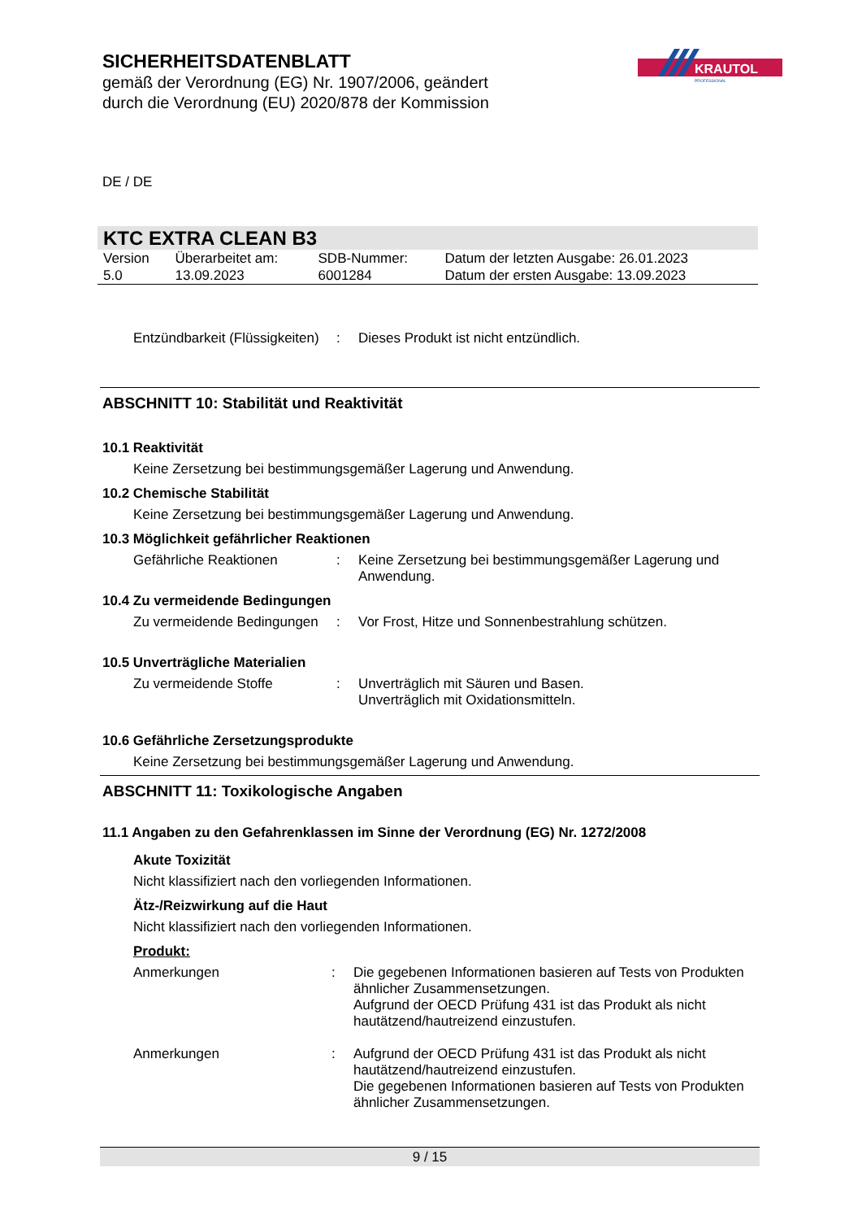SICHERHEITSDATENBLATT
gemäß der Verordnung (EG) Nr. 1907/2006, geändert
durch die Verordnung (EU) 2020/878 der Kommission
KRAUTOL
PROFESSIONAL
DE / DE
KTC EXTRA CLEAN B3
| Version 5.0 | Überarbeitet am: 13.09.2023 | SDB-Nummer: 6001284 | Datum der letzten Ausgabe: 26.01.2023 Datum der ersten Ausgabe: 13.09.2023 |
Entzündbarkeit (Flüssigkeiten): Dieses Produkt ist nicht entzündlich.
ABSCHNITT 10: Stabilität und Reaktivität
10.1 Reaktivität
Keine Zersetzung bei bestimmungsgemäßer Lagerung und Anwendung.
10.2 Chemische Stabilität
Keine Zersetzung bei bestimmungsgemäßer Lagerung und Anwendung.
10.3 Möglichkeit gefährlicher Reaktionen
Gefährliche Reaktionen: Keine Zersetzung bei bestimmungsgemäßer Lagerung und Anwendung.
10.4 Zu vermeidende Bedingungen
Zu vermeidende Bedingungen: Vor Frost, Hitze und Sonnenbestrahlung schützen.
10.5 Unverträgliche Materialien
Zu vermeidende Stoffe: Unverträglich mit Säuren und Basen.
Unverträglich mit Oxidationsmitteln.
10.6 Gefährliche Zersetzungsprodukte
Keine Zersetzung bei bestimmungsgemäßer Lagerung und Anwendung.
ABSCHNITT 11: Toxikologische Angaben
11.1 Angaben zu den Gefahrenklassen im Sinne der Verordnung (EG) Nr. 1272/2008
Akute Toxizität
Nicht klassifiziert nach den vorliegenden Informationen.
Ätz-/Reizwirkung auf die Haut
Nicht klassifiziert nach den vorliegenden Informationen.
Produkt:
Anmerkungen: Die gegebenen Informationen basieren auf Tests von Produkten ähnlicher Zusammensetzungen.
Aufgrund der OECD Prüfung 431 ist das Produkt als nicht hautätzend/hautreizend einzustufen.
Anmerkungen: Aufgrund der OECD Prüfung 431 ist das Produkt als nicht hautätzend/hautreizend einzustufen.
Die gegebenen Informationen basieren auf Tests von Produkten ähnlicher Zusammensetzungen.
9 / 15